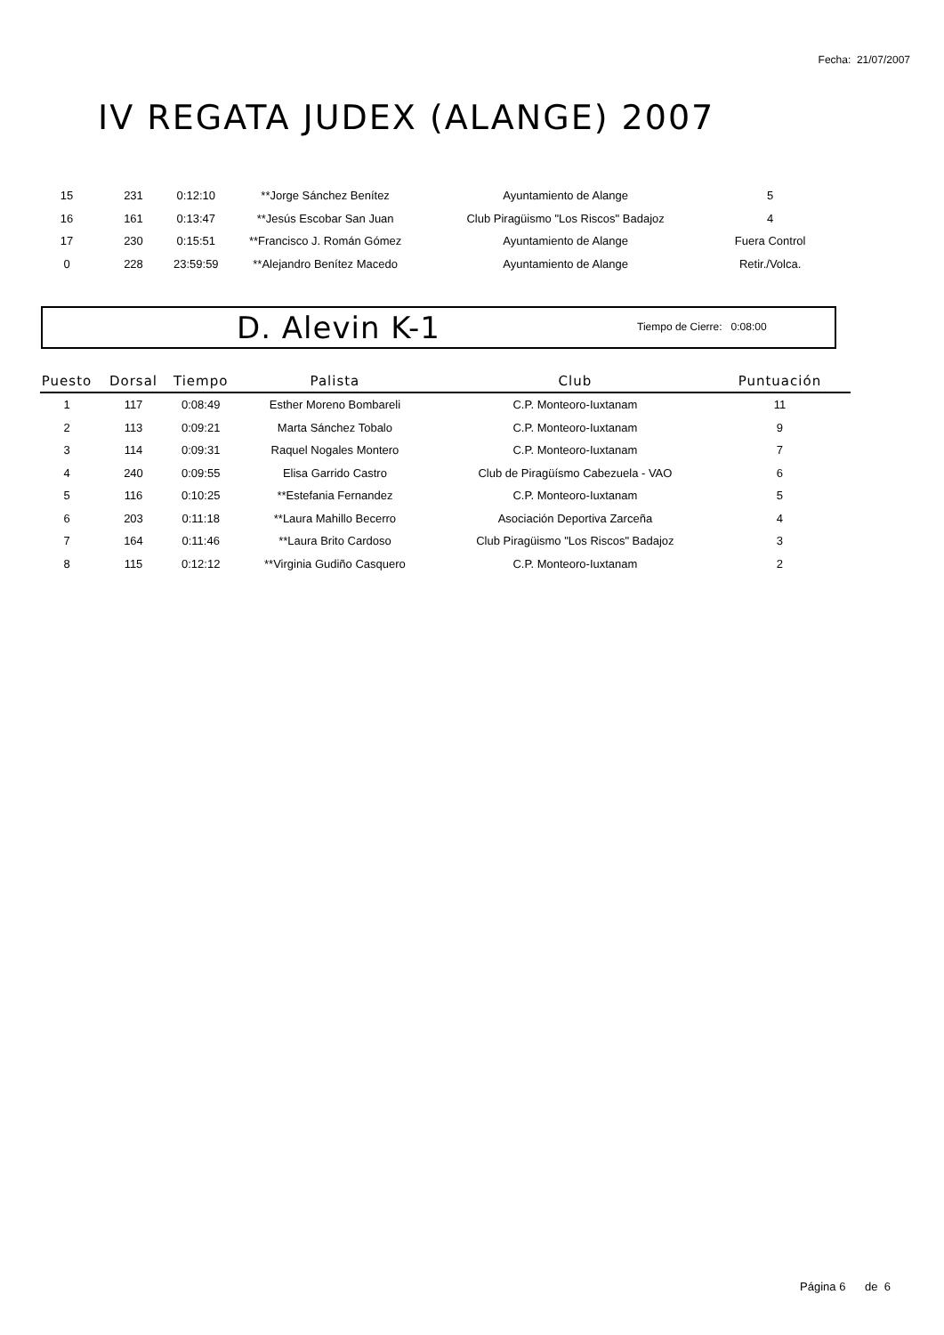Fecha: 21/07/2007
IV REGATA JUDEX (ALANGE) 2007
| 15 | 231 | 0:12:10 | **Jorge Sánchez Benítez | Ayuntamiento de Alange | 5 |
| 16 | 161 | 0:13:47 | **Jesús Escobar San Juan | Club Piragüismo "Los Riscos" Badajoz | 4 |
| 17 | 230 | 0:15:51 | **Francisco J. Román Gómez | Ayuntamiento de Alange | Fuera Control |
| 0 | 228 | 23:59:59 | **Alejandro Benítez Macedo | Ayuntamiento de Alange | Retir./Volca. |
D. Alevin K-1 Tiempo de Cierre: 0:08:00
| Puesto | Dorsal | Tiempo | Palista | Club | Puntuación |
| --- | --- | --- | --- | --- | --- |
| 1 | 117 | 0:08:49 | Esther Moreno Bombareli | C.P. Monteoro-Iuxtanam | 11 |
| 2 | 113 | 0:09:21 | Marta Sánchez Tobalo | C.P. Monteoro-Iuxtanam | 9 |
| 3 | 114 | 0:09:31 | Raquel Nogales Montero | C.P. Monteoro-Iuxtanam | 7 |
| 4 | 240 | 0:09:55 | Elisa Garrido Castro | Club de Piragüísmo Cabezuela - VAO | 6 |
| 5 | 116 | 0:10:25 | **Estefania Fernandez | C.P. Monteoro-Iuxtanam | 5 |
| 6 | 203 | 0:11:18 | **Laura Mahillo Becerro | Asociación Deportiva Zarceña | 4 |
| 7 | 164 | 0:11:46 | **Laura Brito Cardoso | Club Piragüismo "Los Riscos" Badajoz | 3 |
| 8 | 115 | 0:12:12 | **Virginia Gudiño Casquero | C.P. Monteoro-Iuxtanam | 2 |
Página 6 de 6